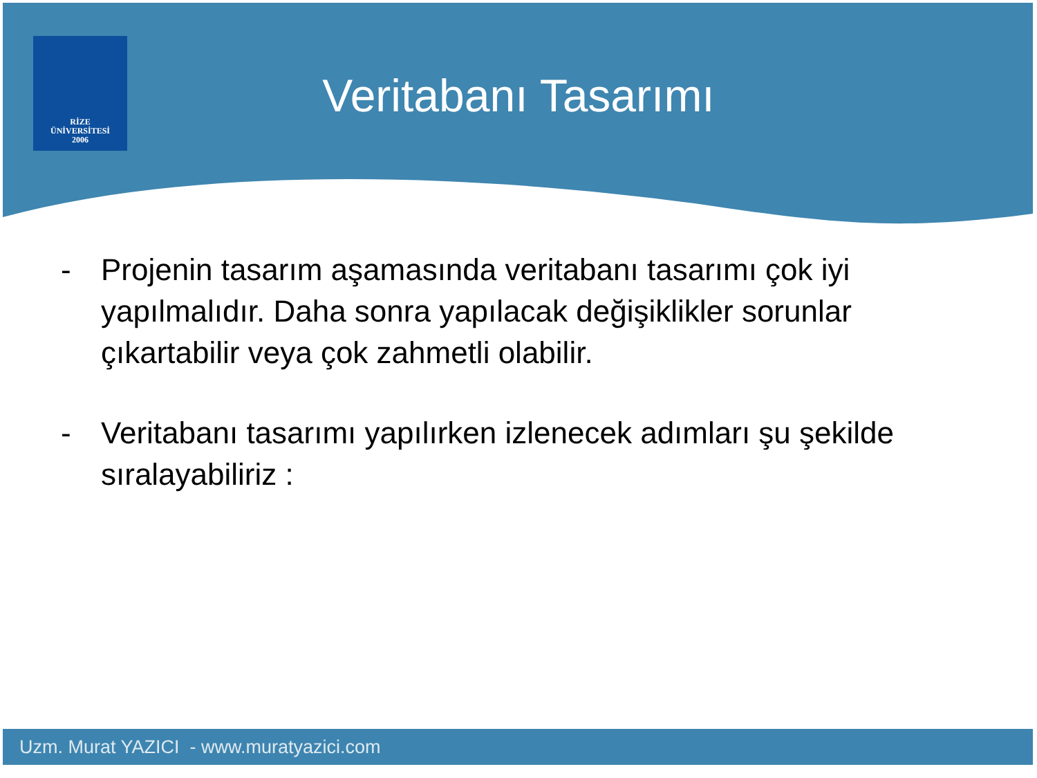RİZE
ÜNİVERSİTESİ
2006
Veritabanı Tasarımı
- Projenin tasarım aşamasında veritabanı tasarımı çok iyi yapılmalıdır. Daha sonra yapılacak değişiklikler sorunlar çıkartabilir veya çok zahmetli olabilir.
- Veritabanı tasarımı yapılırken izlenecek adımları şu şekilde sıralayabiliriz :
Uzm. Murat YAZICI - www.muratyazici.com